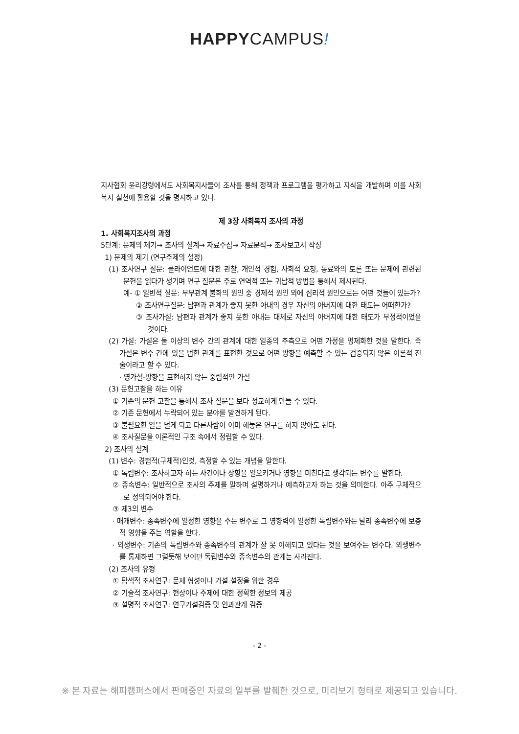HAPPYCAMPUS!
지사협회 윤리강령에서도 사회복지사들이 조사를 통해 정책과 프로그램을 평가하고 지식을 개발하며 이를 사회복지 실천에 활용할 것을 명시하고 있다.
제 3장 사회복지 조사의 과정
1. 사회복지조사의 과정
5단계: 문제의 제기→ 조사의 설계→ 자료수집→ 자료분석→ 조사보고서 작성
1) 문제의 제기 (연구주제의 설정)
(1) 조사연구 질문: 클라이언트에 대한 관찰, 개인적 경험, 사회적 요청, 동료와의 토론 또는 문제에 관련된 문헌을 읽다가 생기며 연구 질문은 주로 연역적 또는 귀납적 방법을 통해서 제시된다.
예- ① 일반적 질문: 부부관계 불화의 원인 중 경제적 원인 외에 심리적 원인으로는 어떤 것들이 있는가?
② 조사연구질문: 남편과 관계가 좋지 못한 아내의 경우 자신의 아버지에 대한 태도는 어떠한가?
③ 조사가설: 남편과 관계가 좋지 못한 아내는 대체로 자신의 아버지에 대한 태도가 부정적이었을 것이다.
(2) 가설: 가설은 둘 이상의 변수 간의 관계에 대한 일종의 추측으로 어떤 가정을 명제화한 것을 말한다. 즉 가설은 변수 간에 있을 법한 관계를 표현한 것으로 어떤 방향을 예측할 수 있는 검증되지 않은 이론적 진술이라고 할 수 있다.
· 영가설-방향을 표현하지 않는 중립적인 가설
(3) 문헌고찰을 하는 이유
① 기존의 문헌 고찰을 통해서 조사 질문을 보다 정교하게 만들 수 있다.
② 기존 문헌에서 누락되어 있는 분야를 발견하게 된다.
③ 불필요한 일을 덜게 되고 다른사람이 이미 해놓은 연구를 하지 않아도 된다.
④ 조사질문을 이론적인 구조 속에서 정립할 수 있다.
2) 조사의 설계
(1) 변수: 경험적(구체적)인것, 측정할 수 있는 개념을 말한다.
① 독립변수: 조사하고자 하는 사건이나 상황을 일으키거나 영향을 미친다고 생각되는 변수를 말한다.
② 종속변수: 일반적으로 조사의 주제를 말하며 설명하거나 예측하고자 하는 것을 의미한다. 아주 구체적으로 정의되어야 한다.
③ 제3의 변수
· 매개변수: 종속변수에 일정한 영향을 주는 변수로 그 영향력이 일정한 독립변수와는 달리 종속변수에 보충적 영향을 주는 역할을 한다.
· 외생변수: 기존의 독립변수와 종속변수의 관계가 잘 못 이해되고 있다는 것을 보여주는 변수다. 외생변수를 통제하면 그럴듯해 보이던 독립변수와 종속변수의 관계는 사라진다.
(2) 조사의 유형
① 탐색적 조사연구: 문제 형성이나 가설 설정을 위한 경우
② 기술적 조사연구: 현상이나 주제에 대한 정확한 정보의 제공
③ 설명적 조사연구: 연구가설검증 및 인과관계 검증
- 2 -
※ 본 자료는 해피캠퍼스에서 판매중인 자료의 일부를 발췌한 것으로, 미리보기 형태로 제공되고 있습니다.